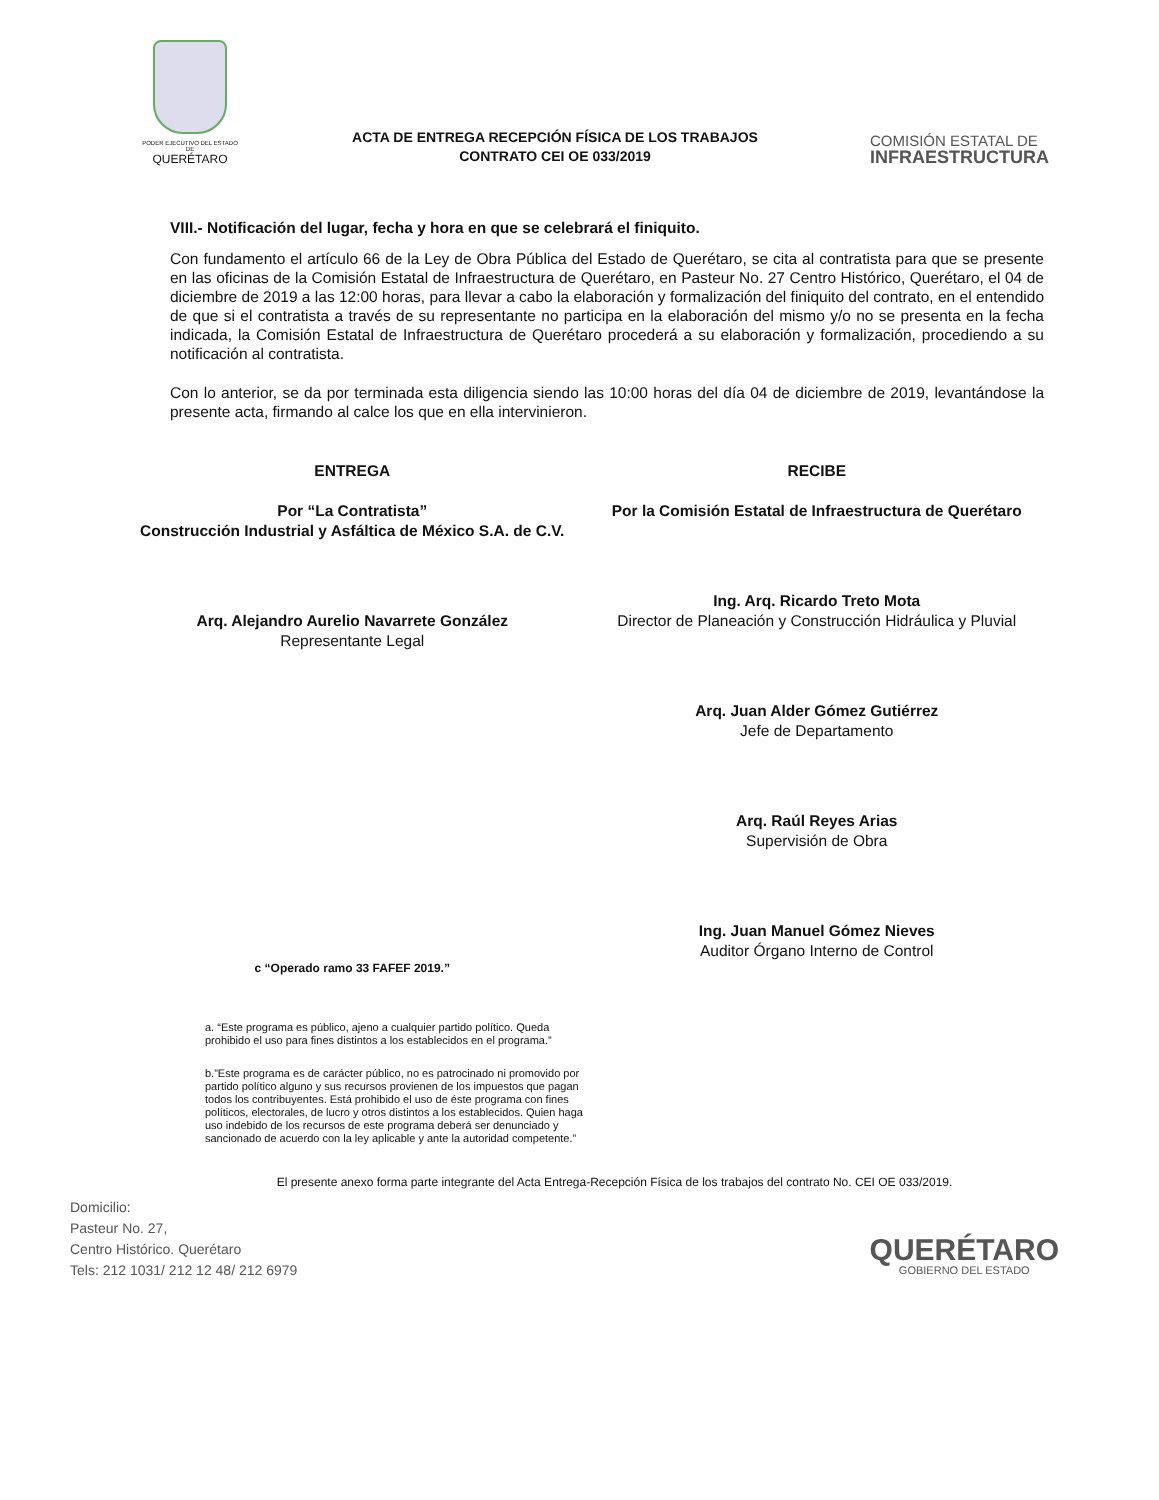PODER EJECUTIVO DEL ESTADO DE
QUERÉTARO
ACTA DE ENTREGA RECEPCIÓN FÍSICA DE LOS TRABAJOS
CONTRATO CEI OE 033/2019
COMISIÓN ESTATAL DE
INFRAESTRUCTURA
VIII.- Notificación del lugar, fecha y hora en que se celebrará el finiquito.
Con fundamento el artículo 66 de la Ley de Obra Pública del Estado de Querétaro, se cita al contratista para que se presente en las oficinas de la Comisión Estatal de Infraestructura de Querétaro, en Pasteur No. 27 Centro Histórico, Querétaro, el 04 de diciembre de 2019 a las 12:00 horas, para llevar a cabo la elaboración y formalización del finiquito del contrato, en el entendido de que si el contratista a través de su representante no participa en la elaboración del mismo y/o no se presenta en la fecha indicada, la Comisión Estatal de Infraestructura de Querétaro procederá a su elaboración y formalización, procediendo a su notificación al contratista.
Con lo anterior, se da por terminada esta diligencia siendo las 10:00 horas del día 04 de diciembre de 2019, levantándose la presente acta, firmando al calce los que en ella intervinieron.
ENTREGA
Por “La Contratista”
Construcción Industrial y Asfáltica de México S.A. de C.V.
Arq. Alejandro Aurelio Navarrete González
Representante Legal
c “Operado ramo 33 FAFEF 2019.”
RECIBE
Por la Comisión Estatal de Infraestructura de Querétaro
Ing. Arq. Ricardo Treto Mota
Director de Planeación y Construcción Hidráulica y Pluvial
Arq. Juan Alder Gómez Gutiérrez
Jefe de Departamento
Arq. Raúl Reyes Arias
Supervisión de Obra
Ing. Juan Manuel Gómez Nieves
Auditor Órgano Interno de Control
a. “Este programa es público, ajeno a cualquier partido político. Queda prohibido el uso para fines distintos a los establecidos en el programa.”
b.”Este programa es de carácter público, no es patrocinado ni promovido por partido político alguno y sus recursos provienen de los impuestos que pagan todos los contribuyentes. Está prohibido el uso de éste programa con fines políticos, electorales, de lucro y otros distintos a los establecidos. Quien haga uso indebido de los recursos de este programa deberá ser denunciado y sancionado de acuerdo con la ley aplicable y ante la autoridad competente.”
El presente anexo forma parte integrante del Acta Entrega-Recepción Física de los trabajos del contrato No. CEI OE 033/2019.
Domicilio:
Pasteur No. 27,
Centro Histórico. Querétaro
Tels: 212 1031/ 212 12 48/ 212 6979
QUERÉTARO
GOBIERNO DEL ESTADO